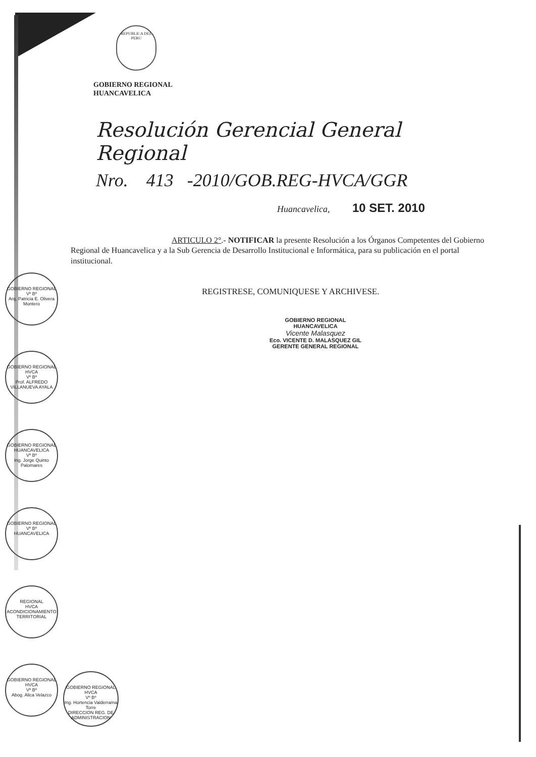REPUBLICA DEL PERU
GOBIERNO REGIONAL
HUANCAVELICA
Resolución Gerencial General Regional
Nro. 413 -2010/GOB.REG-HVCA/GGR
Huancavelica, 10 SET. 2010
ARTICULO 2°.- NOTIFICAR la presente Resolución a los Órganos Competentes del Gobierno Regional de Huancavelica y a la Sub Gerencia de Desarrollo Institucional e Informática, para su publicación en el portal institucional.
REGISTRESE, COMUNIQUESE Y ARCHIVESE.
GOBIERNO REGIONAL
HUANCAVELICA
Vicente Malasquez
Eco. VICENTE D. MALASQUEZ GIL
GERENTE GENERAL REGIONAL
GOBIERNO REGIONAL
Vº Bº
Arq. Patricia E. Olivera Montero
GOBIERNO REGIONAL HVCA
Vº Bº
Prof. ALFREDO VILLANUEVA AYALA
GOBIERNO REGIONAL HUANCAVELICA
Vº Bº
Ing. Jorge Quinto Palomares
GOBIERNO REGIONAL
Vº Bº
HUANCAVELICA
REGIONAL
HVCA
ACONDICIONAMIENTO TERRITORIAL
GOBIERNO REGIONAL HVCA
Vº Bº
Abog. Alica Velazco
GOBIERNO REGIONAL HVCA
Vº Bº
Ing. Hortencia Valderrama Torre
DIRECCION REG. DE ADMINISTRACION